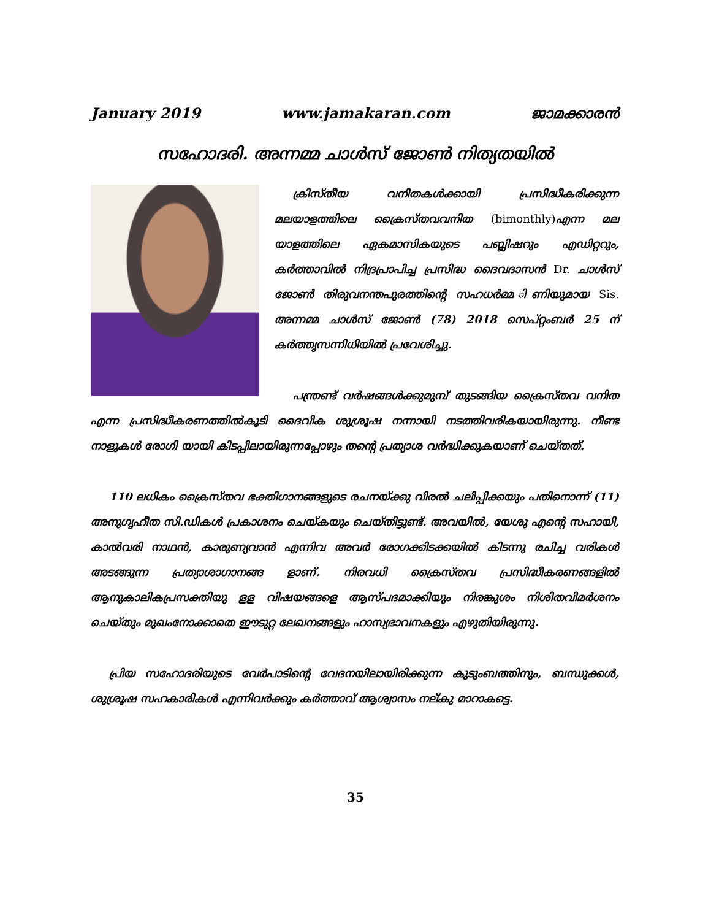January 2019 www.jamakaran.com ജാമക്കാരൻ
സഹോദരി. അന്നമ്മ ചാൾസ് ജോൺ നിത്യതയിൽ
ക്രിസ്തീയ വനിതകൾക്കായി പ്രസിദ്ധീകരിക്കുന്ന മലയാളത്തിലെ ക്രൈസ്തവവനിത (bimonthly) എന്ന മല യാളത്തിലെ ഏകമാസികയുടെ പബ്ലിഷറും എഡിറ്ററും, കർത്താവിൽ നിദ്രപ്രാപിച്ച പ്രസിദ്ധ ദൈവദാസൻ Dr. ചാൾസ് ജോൺ തിരുവനന്തപുരത്തിന്റെ സഹധർമ്മ ിണിയുമായ Sis. അന്നമ്മ ചാൾസ് ജോൺ (78) 2018 സെപ്റ്റംബർ 25 ന് കർത്തൃസന്നിധിയിൽ പ്രവേശിച്ചു.
പന്ത്രണ്ട് വർഷങ്ങൾക്കുമുമ്പ് തുടങ്ങിയ ക്രൈസ്തവ വനിത എന്ന പ്രസിദ്ധീകരണത്തിൽകൂടി ദൈവിക ശുശ്രൂഷ നന്നായി നടത്തിവരികയായിരുന്നു. നീണ്ട നാളുകൾ രോഗി യായി കിടപ്പിലായിരുന്നപ്പോഴും തന്റെ പ്രത്യാശ വർദ്ധിക്കുകയാണ് ചെയ്തത്.
110 ലധികം ക്രൈസ്തവ ഭക്തിഗാനങ്ങളുടെ രചനയ്ക്കു വിരൽ ചലിപ്പിക്കയും പതിനൊന്ന് (11) അനുഗൃഹീത സി.ഡികൾ പ്രകാശനം ചെയ്കയും ചെയ്തിട്ടുണ്ട്. അവയിൽ, യേശു എന്റെ സഹായി, കാൽവരി നാഥൻ, കാരുണ്യവാൻ എന്നിവ അവർ രോഗക്കിടക്കയിൽ കിടന്നു രചിച്ച വരികൾ അടങ്ങുന്ന പ്രത്യാശാഗാനങ്ങ ളാണ്. നിരവധി ക്രൈസ്തവ പ്രസിദ്ധീകരണങ്ങളിൽ ആനുകാലികപ്രസക്തിയു ളള വിഷയങ്ങളെ ആസ്പദമാക്കിയും നിരങ്കുശം നിശിതവിമർശനം ചെയ്തും മുഖംനോക്കാതെ ഈടുറ്റ ലേഖനങ്ങളും ഹാസ്യഭാവനകളും എഴുതിയിരുന്നു.
പ്രിയ സഹോദരിയുടെ വേർപാടിന്റെ വേദനയിലായിരിക്കുന്ന കുടുംബത്തിനും, ബന്ധുക്കൾ, ശുശ്രൂഷ സഹകാരികൾ എന്നിവർക്കും കർത്താവ് ആശ്വാസം നല്കു മാറാകട്ടെ.
35